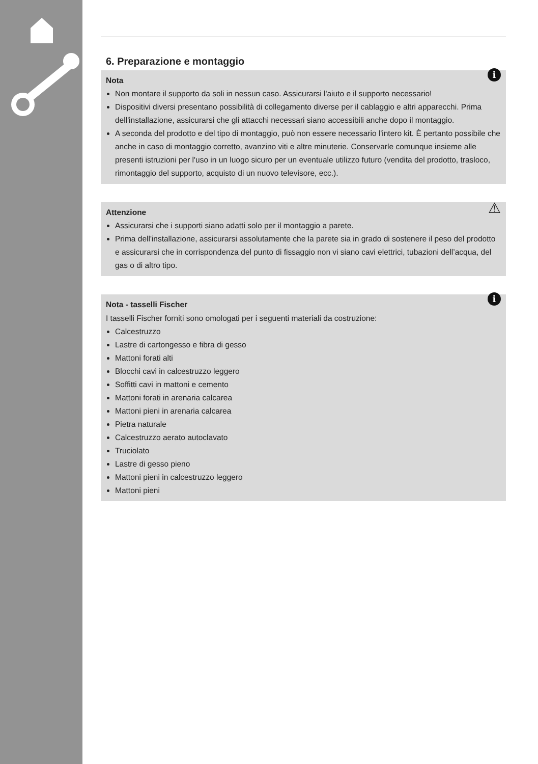6. Preparazione e montaggio
i Nota
Non montare il supporto da soli in nessun caso. Assicurarsi l'aiuto e il supporto necessario!
Dispositivi diversi presentano possibilità di collegamento diverse per il cablaggio e altri apparecchi. Prima dell'installazione, assicurarsi che gli attacchi necessari siano accessibili anche dopo il montaggio.
A seconda del prodotto e del tipo di montaggio, può non essere necessario l'intero kit. È pertanto possibile che anche in caso di montaggio corretto, avanzino viti e altre minuterie. Conservarle comunque insieme alle presenti istruzioni per l'uso in un luogo sicuro per un eventuale utilizzo futuro (vendita del prodotto, trasloco, rimontaggio del supporto, acquisto di un nuovo televisore, ecc.).
⚠ Attenzione
Assicurarsi che i supporti siano adatti solo per il montaggio a parete.
Prima dell'installazione, assicurarsi assolutamente che la parete sia in grado di sostenere il peso del prodotto e assicurarsi che in corrispondenza del punto di fissaggio non vi siano cavi elettrici, tubazioni dell’acqua, del gas o di altro tipo.
i Nota - tasselli Fischer
I tasselli Fischer forniti sono omologati per i seguenti materiali da costruzione:
Calcestruzzo
Lastre di cartongesso e fibra di gesso
Mattoni forati alti
Blocchi cavi in calcestruzzo leggero
Soffitti cavi in mattoni e cemento
Mattoni forati in arenaria calcarea
Mattoni pieni in arenaria calcarea
Pietra naturale
Calcestruzzo aerato autoclavato
Truciolato
Lastre di gesso pieno
Mattoni pieni in calcestruzzo leggero
Mattoni pieni